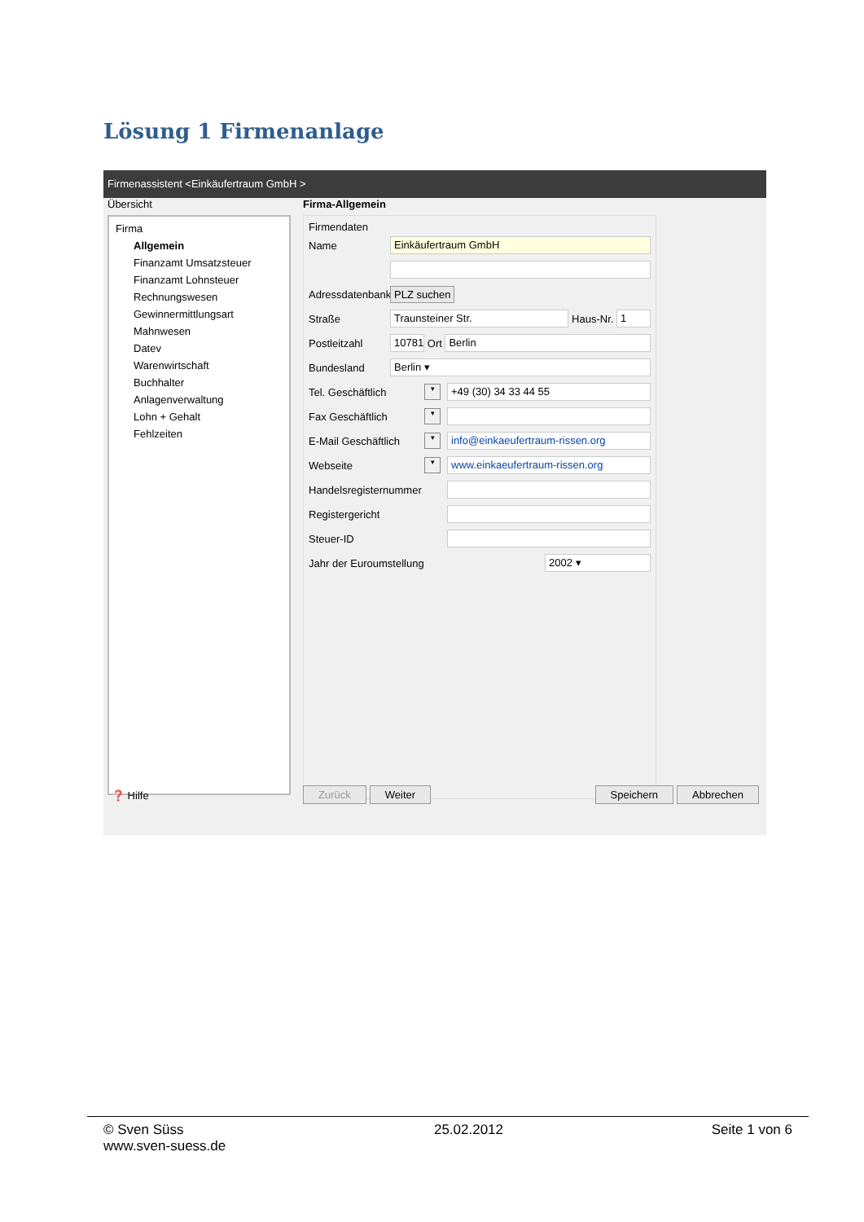Lösung 1 Firmenanlage
Firmenassistent <Einkäufertraum GmbH >
Übersicht
Firma
Allgemein
Finanzamt Umsatzsteuer
Finanzamt Lohnsteuer
Rechnungswesen
Gewinnermittlungsart
Mahnwesen
Datev
Warenwirtschaft
Buchhalter
Anlagenverwaltung
Lohn + Gehalt
Fehlzeiten
Firma-Allgemein
Firmendaten
Name Einkäufertraum GmbH
Adressdatenbank PLZ suchen
Straße Traunsteiner Str. Haus-Nr. 1
Postleitzahl 10781 Ort Berlin
Bundesland Berlin ▾
Tel. Geschäftlich ▾ +49 (30) 34 33 44 55
Fax Geschäftlich ▾
E-Mail Geschäftlich ▾ info@einkaeufertraum-rissen.org
Webseite ▾ www.einkaeufertraum-rissen.org
Handelsregisternummer
Registergericht
Steuer-ID
Jahr der Euroumstellung 2002 ▾
❓ Hilfe Zurück Weiter Speichern Abbrechen
© Sven Süss
www.sven-suess.de
25.02.2012 Seite 1 von 6